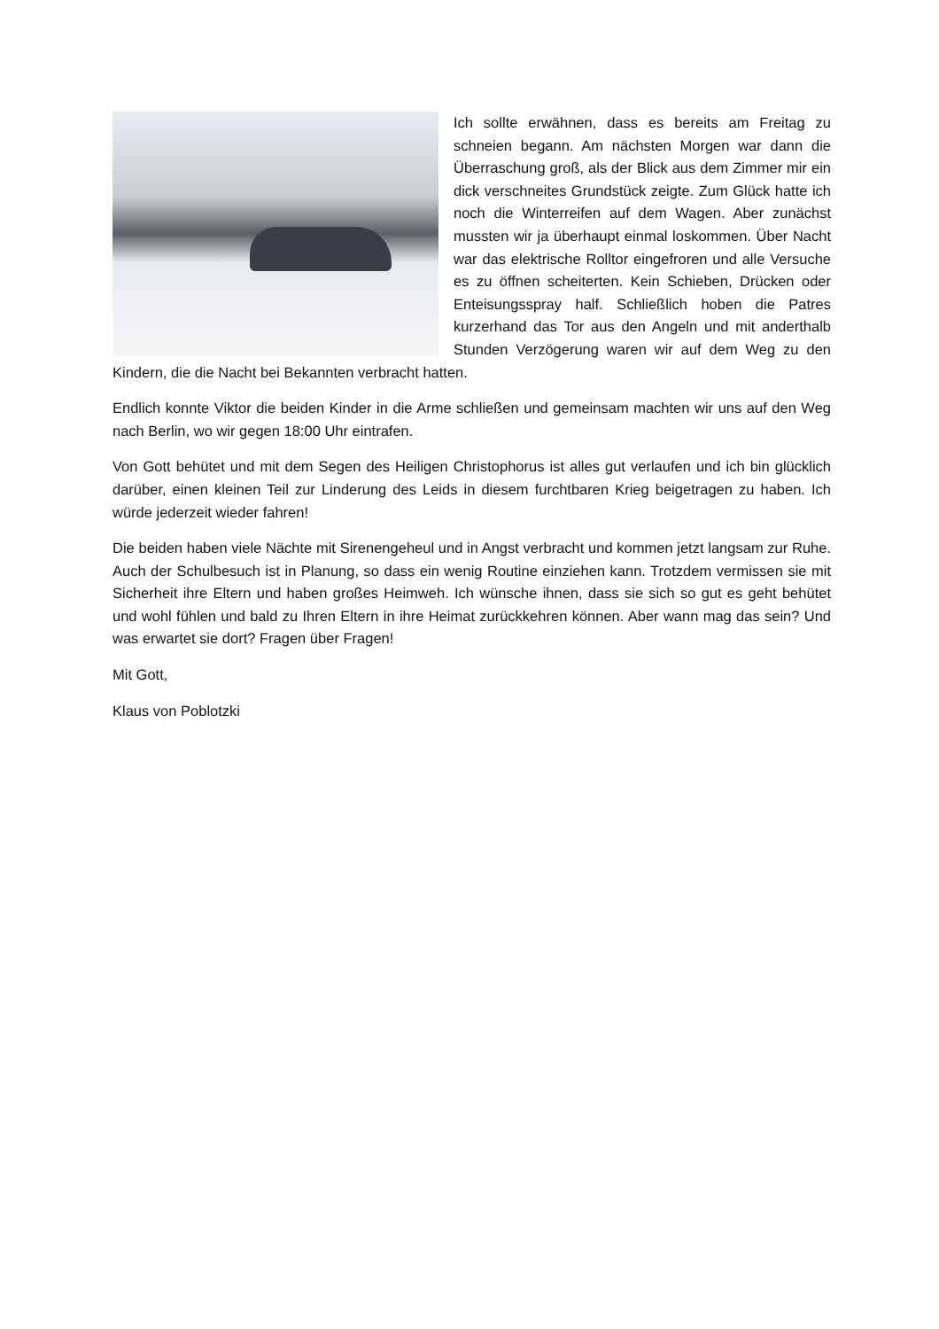Ich sollte erwähnen, dass es bereits am Freitag zu schneien begann. Am nächsten Morgen war dann die Überraschung groß, als der Blick aus dem Zimmer mir ein dick verschneites Grundstück zeigte. Zum Glück hatte ich noch die Winterreifen auf dem Wagen. Aber zunächst mussten wir ja überhaupt einmal loskommen. Über Nacht war das elektrische Rolltor eingefroren und alle Versuche es zu öffnen scheiterten. Kein Schieben, Drücken oder Enteisungsspray half. Schließlich hoben die Patres kurzerhand das Tor aus den Angeln und mit anderthalb Stunden Verzögerung waren wir auf dem Weg zu den Kindern, die die Nacht bei Bekannten verbracht hatten.
Endlich konnte Viktor die beiden Kinder in die Arme schließen und gemeinsam machten wir uns auf den Weg nach Berlin, wo wir gegen 18:00 Uhr eintrafen.
Von Gott behütet und mit dem Segen des Heiligen Christophorus ist alles gut verlaufen und ich bin glücklich darüber, einen kleinen Teil zur Linderung des Leids in diesem furchtbaren Krieg beigetragen zu haben. Ich würde jederzeit wieder fahren!
Die beiden haben viele Nächte mit Sirenengeheul und in Angst verbracht und kommen jetzt langsam zur Ruhe. Auch der Schulbesuch ist in Planung, so dass ein wenig Routine einziehen kann. Trotzdem vermissen sie mit Sicherheit ihre Eltern und haben großes Heimweh. Ich wünsche ihnen, dass sie sich so gut es geht behütet und wohl fühlen und bald zu Ihren Eltern in ihre Heimat zurückkehren können. Aber wann mag das sein? Und was erwartet sie dort? Fragen über Fragen!
Mit Gott,
Klaus von Poblotzki